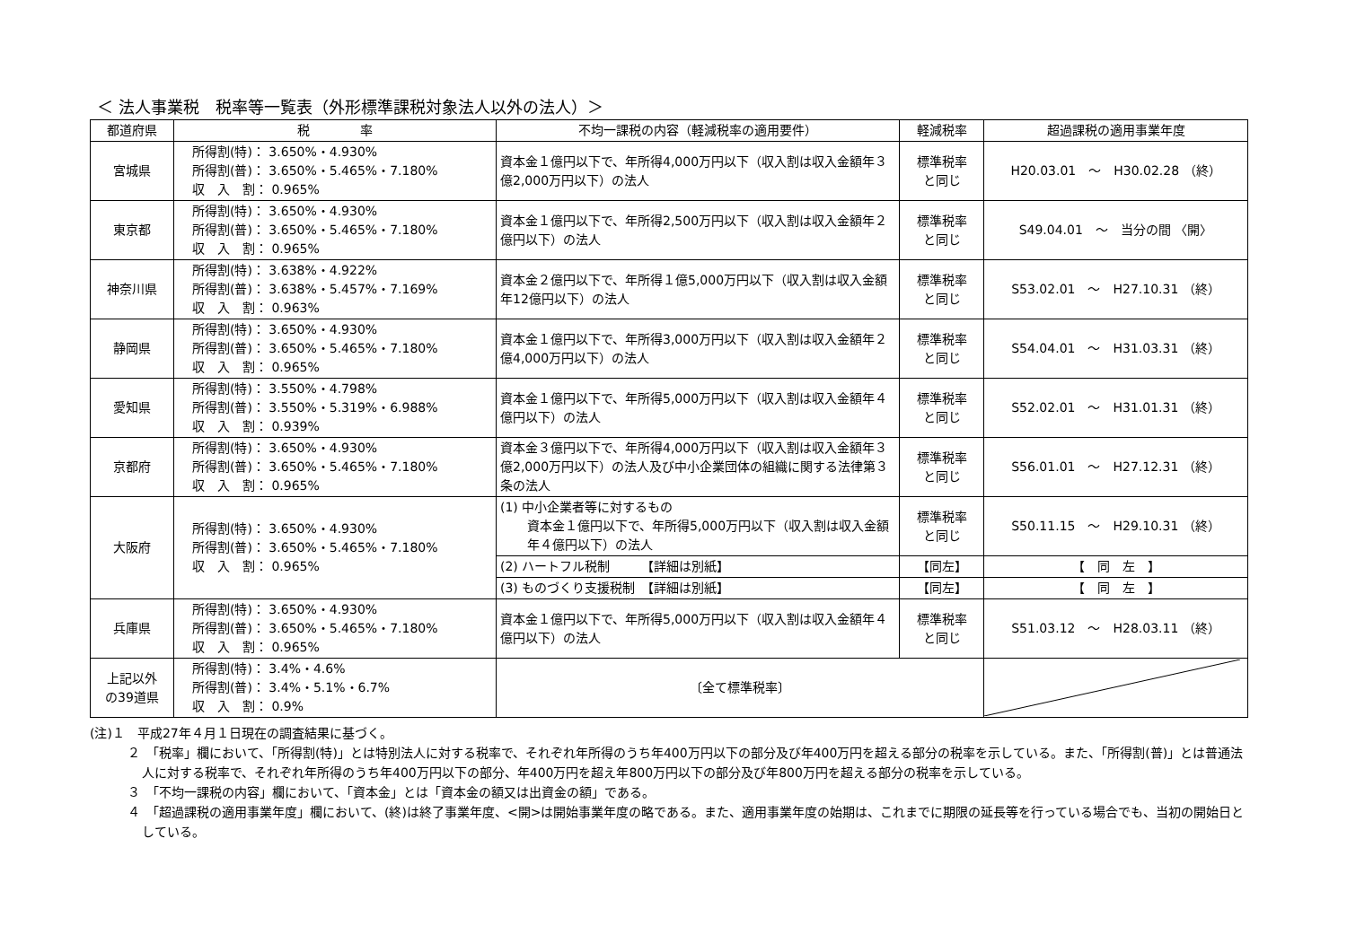＜ 法人事業税　税率等一覧表（外形標準課税対象法人以外の法人）＞
| 都道府県 | 税 率 | 不均一課税の内容（軽減税率の適用要件） | 軽減税率 | 超過課税の適用事業年度 |
| --- | --- | --- | --- | --- |
| 宮城県 | 所得割(特)： 3.650%・4.930% 所得割(普)： 3.650%・5.465%・7.180% 収 入 割： 0.965% | 資本金１億円以下で、年所得4,000万円以下（収入割は収入金額年３億2,000万円以下）の法人 | 標準税率 と同じ | H20.03.01 ～ H30.02.28 （終） |
| 東京都 | 所得割(特)： 3.650%・4.930% 所得割(普)： 3.650%・5.465%・7.180% 収 入 割： 0.965% | 資本金１億円以下で、年所得2,500万円以下（収入割は収入金額年２億円以下）の法人 | 標準税率 と同じ | S49.04.01 ～ 当分の間 〈開〉 |
| 神奈川県 | 所得割(特)： 3.638%・4.922% 所得割(普)： 3.638%・5.457%・7.169% 収 入 割： 0.963% | 資本金２億円以下で、年所得１億5,000万円以下（収入割は収入金額年12億円以下）の法人 | 標準税率 と同じ | S53.02.01 ～ H27.10.31 （終） |
| 静岡県 | 所得割(特)： 3.650%・4.930% 所得割(普)： 3.650%・5.465%・7.180% 収 入 割： 0.965% | 資本金１億円以下で、年所得3,000万円以下（収入割は収入金額年２億4,000万円以下）の法人 | 標準税率 と同じ | S54.04.01 ～ H31.03.31 （終） |
| 愛知県 | 所得割(特)： 3.550%・4.798% 所得割(普)： 3.550%・5.319%・6.988% 収 入 割： 0.939% | 資本金１億円以下で、年所得5,000万円以下（収入割は収入金額年４億円以下）の法人 | 標準税率 と同じ | S52.02.01 ～ H31.01.31 （終） |
| 京都府 | 所得割(特)： 3.650%・4.930% 所得割(普)： 3.650%・5.465%・7.180% 収 入 割： 0.965% | 資本金３億円以下で、年所得4,000万円以下（収入割は収入金額年３億2,000万円以下）の法人及び中小企業団体の組織に関する法律第３条の法人 | 標準税率 と同じ | S56.01.01 ～ H27.12.31 （終） |
| 大阪府 | 所得割(特)： 3.650%・4.930% 所得割(普)： 3.650%・5.465%・7.180% 収 入 割： 0.965% | (1) 中小企業者等に対するもの 資本金１億円以下で、年所得5,000万円以下（収入割は収入金額年４億円以下）の法人 | 標準税率 と同じ | S50.11.15 ～ H29.10.31 （終） |
| | | (2) ハートフル税制 【詳細は別紙】 | 【同左】 | 【 同 左 】 |
| | | (3) ものづくり支援税制 【詳細は別紙】 | 【同左】 | 【 同 左 】 |
| 兵庫県 | 所得割(特)： 3.650%・4.930% 所得割(普)： 3.650%・5.465%・7.180% 収 入 割： 0.965% | 資本金１億円以下で、年所得5,000万円以下（収入割は収入金額年４億円以下）の法人 | 標準税率 と同じ | S51.03.12 ～ H28.03.11 （終） |
| 上記以外 の39道県 | 所得割(特)： 3.4%・4.6% 所得割(普)： 3.4%・5.1%・6.7% 収 入 割： 0.9% | 〔全て標準税率〕 | | |
(注)１　平成27年４月１日現在の調査結果に基づく。
２　「税率」欄において、「所得割(特)」とは特別法人に対する税率で、それぞれ年所得のうち年400万円以下の部分及び年400万円を超える部分の税率を示している。また、「所得割(普)」とは普通法人に対する税率で、それぞれ年所得のうち年400万円以下の部分、年400万円を超え年800万円以下の部分及び年800万円を超える部分の税率を示している。
３　「不均一課税の内容」欄において、「資本金」とは「資本金の額又は出資金の額」である。
４　「超過課税の適用事業年度」欄において、(終)は終了事業年度、<開>は開始事業年度の略である。また、適用事業年度の始期は、これまでに期限の延長等を行っている場合でも、当初の開始日としている。